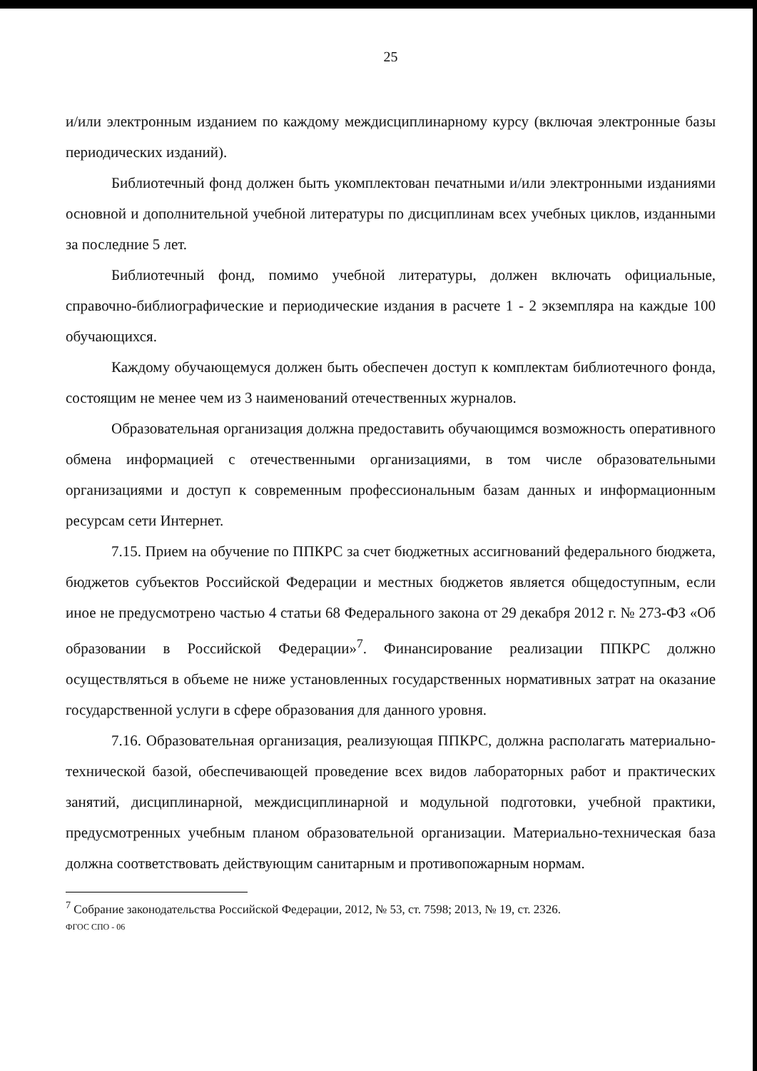25
и/или электронным изданием по каждому междисциплинарному курсу (включая электронные базы периодических изданий).
Библиотечный фонд должен быть укомплектован печатными и/или электронными изданиями основной и дополнительной учебной литературы по дисциплинам всех учебных циклов, изданными за последние 5 лет.
Библиотечный фонд, помимо учебной литературы, должен включать официальные, справочно-библиографические и периодические издания в расчете 1 - 2 экземпляра на каждые 100 обучающихся.
Каждому обучающемуся должен быть обеспечен доступ к комплектам библиотечного фонда, состоящим не менее чем из 3 наименований отечественных журналов.
Образовательная организация должна предоставить обучающимся возможность оперативного обмена информацией с отечественными организациями, в том числе образовательными организациями и доступ к современным профессиональным базам данных и информационным ресурсам сети Интернет.
7.15. Прием на обучение по ППКРС за счет бюджетных ассигнований федерального бюджета, бюджетов субъектов Российской Федерации и местных бюджетов является общедоступным, если иное не предусмотрено частью 4 статьи 68 Федерального закона от 29 декабря 2012 г. № 273-ФЗ «Об образовании в Российской Федерации»<sup>7</sup>. Финансирование реализации ППКРС должно осуществляться в объеме не ниже установленных государственных нормативных затрат на оказание государственной услуги в сфере образования для данного уровня.
7.16. Образовательная организация, реализующая ППКРС, должна располагать материально-технической базой, обеспечивающей проведение всех видов лабораторных работ и практических занятий, дисциплинарной, междисциплинарной и модульной подготовки, учебной практики, предусмотренных учебным планом образовательной организации. Материально-техническая база должна соответствовать действующим санитарным и противопожарным нормам.
<sup>7</sup> Собрание законодательства Российской Федерации, 2012, № 53, ст. 7598; 2013, № 19, ст. 2326.
ФГОС СПО - 06